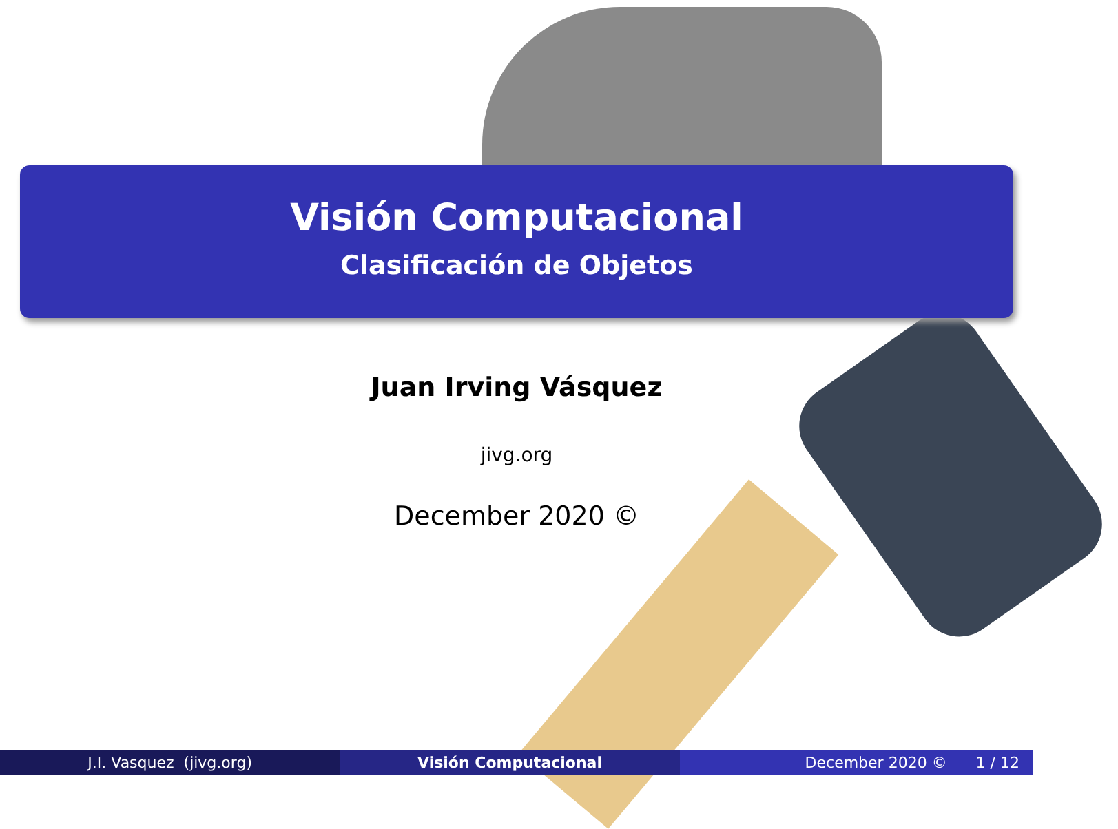Visión Computacional
Clasificación de Objetos
Juan Irving Vásquez
jivg.org
December 2020 ©
J.I. Vasquez (jivg.org) Visión Computacional December 2020 © 1 / 12